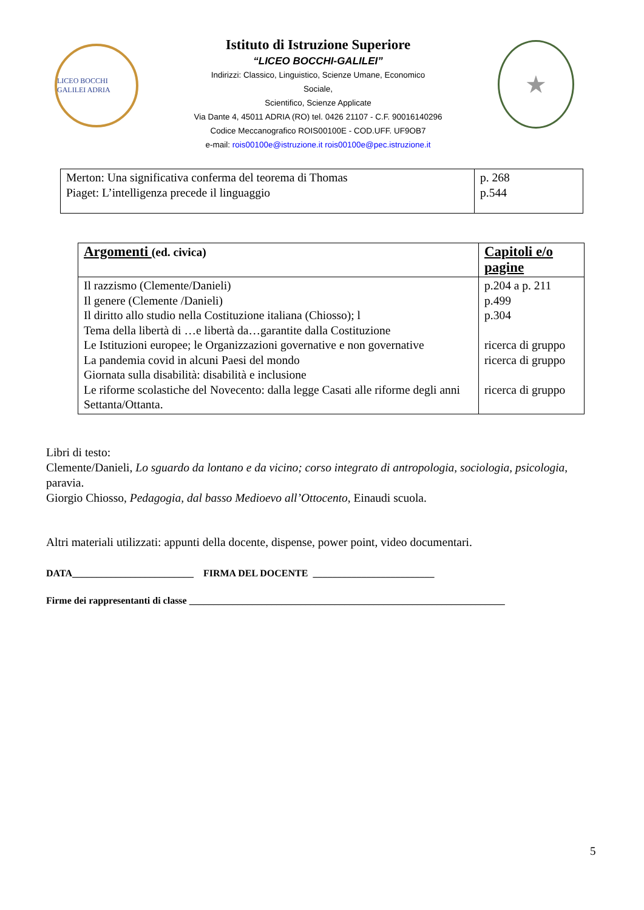LICEO BOCCHI GALILEI ADRIA
Istituto di Istruzione Superiore
“LICEO BOCCHI-GALILEI”
Indirizzi: Classico, Linguistico, Scienze Umane, Economico
Sociale,
Scientifico, Scienze Applicate
Via Dante 4, 45011 ADRIA (RO) tel. 0426 21107 - C.F. 90016140296
Codice Meccanografico ROIS00100E - COD.UFF. UF9OB7
e-mail: rois00100e@istruzione.it rois00100e@pec.istruzione.it
★
| Merton: Una significativa conferma del teorema di Thomas Piaget: L’intelligenza precede il linguaggio | p. 268 p.544 |
| Argomenti (ed. civica) | Capitoli e/o pagine |
| Il razzismo (Clemente/Danieli) Il genere (Clemente /Danieli) Il diritto allo studio nella Costituzione italiana (Chiosso); l Tema della libertà di …e libertà da…garantite dalla Costituzione Le Istituzioni europee; le Organizzazioni governative e non governative La pandemia covid in alcuni Paesi del mondo Giornata sulla disabilità: disabilità e inclusione Le riforme scolastiche del Novecento: dalla legge Casati alle riforme degli anni Settanta/Ottanta. | p.204 a p. 211 p.499 p.304 ricerca di gruppo ricerca di gruppo ricerca di gruppo |
Libri di testo:
Clemente/Danieli, Lo sguardo da lontano e da vicino; corso integrato di antropologia, sociologia, psicologia, paravia.
Giorgio Chiosso, Pedagogia, dal basso Medioevo all’Ottocento, Einaudi scuola.
Altri materiali utilizzati: appunti della docente, dispense, power point, video documentari.
DATA_________________________ FIRMA DEL DOCENTE _________________________
Firme dei rappresentanti di classe _________________________________________________________________
5